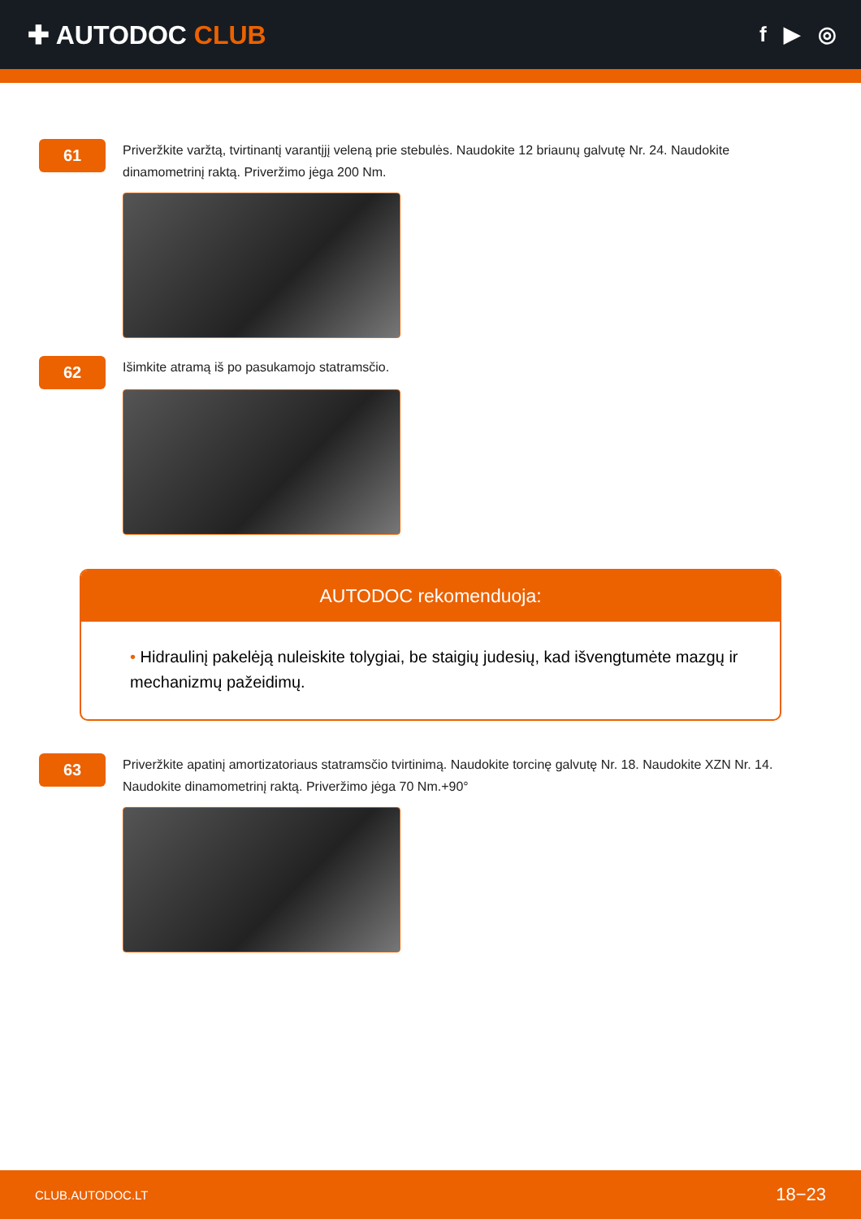✚ AUTODOC CLUB
f ▶ ◎
61
Priveržkite varžtą, tvirtinantį varantįjį veleną prie stebulės. Naudokite 12 briaunų galvutę Nr. 24. Naudokite dinamometrinį raktą. Priveržimo jėga 200 Nm.
62
Išimkite atramą iš po pasukamojo statramsčio.
AUTODOC rekomenduoja:
• Hidraulinį pakelėją nuleiskite tolygiai, be staigių judesių, kad išvengtumėte mazgų ir mechanizmų pažeidimų.
63
Priveržkite apatinį amortizatoriaus statramsčio tvirtinimą. Naudokite torcinę galvutę Nr. 18. Naudokite XZN Nr. 14. Naudokite dinamometrinį raktą. Priveržimo jėga 70 Nm.+90°
CLUB.AUTODOC.LT 18−23